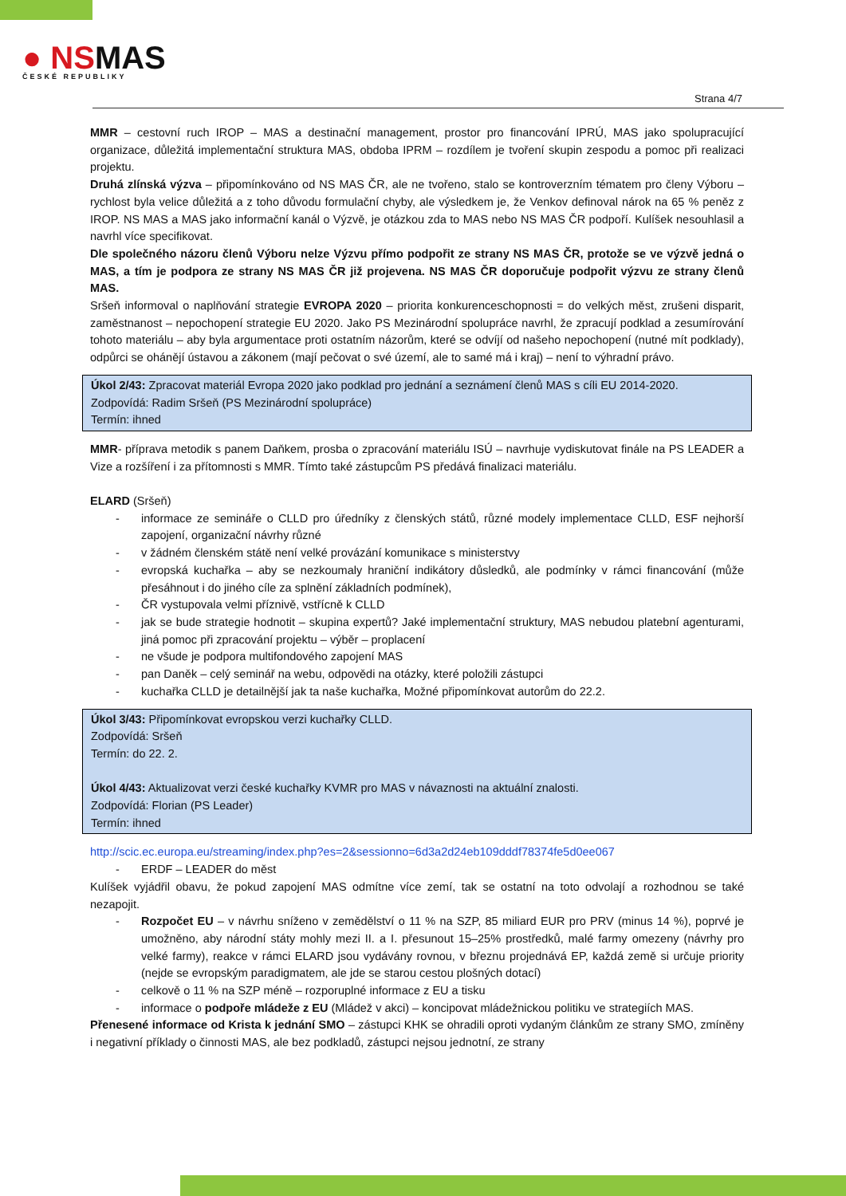● NSMAS
ČESKÉ REPUBLIKY
Strana 4/7
MMR – cestovní ruch IROP – MAS a destinační management, prostor pro financování IPRÚ, MAS jako spolupracující organizace, důležitá implementační struktura MAS, obdoba IPRM – rozdílem je tvoření skupin zespodu a pomoc při realizaci projektu.
Druhá zlínská výzva – připomínkováno od NS MAS ČR, ale ne tvořeno, stalo se kontroverzním tématem pro členy Výboru – rychlost byla velice důležitá a z toho důvodu formulační chyby, ale výsledkem je, že Venkov definoval nárok na 65 % peněz z IROP. NS MAS a MAS jako informační kanál o Výzvě, je otázkou zda to MAS nebo NS MAS ČR podpoří. Kulíšek nesouhlasil a navrhl více specifikovat.
Dle společného názoru členů Výboru nelze Výzvu přímo podpořit ze strany NS MAS ČR, protože se ve výzvě jedná o MAS, a tím je podpora ze strany NS MAS ČR již projevena. NS MAS ČR doporučuje podpořit výzvu ze strany členů MAS.
Sršeň informoval o naplňování strategie EVROPA 2020 – priorita konkurenceschopnosti = do velkých měst, zrušeni disparit, zaměstnanost – nepochopení strategie EU 2020. Jako PS Mezinárodní spolupráce navrhl, že zpracují podklad a zesumírování tohoto materiálu – aby byla argumentace proti ostatním názorům, které se odvíjí od našeho nepochopení (nutné mít podklady), odpůrci se ohánějí ústavou a zákonem (mají pečovat o své území, ale to samé má i kraj) – není to výhradní právo.
Úkol 2/43: Zpracovat materiál Evropa 2020 jako podklad pro jednání a seznámení členů MAS s cíli EU 2014-2020.
Zodpovídá: Radim Sršeň (PS Mezinárodní spolupráce)
Termín: ihned
MMR- příprava metodik s panem Daňkem, prosba o zpracování materiálu ISÚ – navrhuje vydiskutovat finále na PS LEADER a Vize a rozšíření i za přítomnosti s MMR. Tímto také zástupcům PS předává finalizaci materiálu.
ELARD (Sršeň)
informace ze semináře o CLLD pro úředníky z členských států, různé modely implementace CLLD, ESF nejhorší zapojení, organizační návrhy různé
v žádném členském státě není velké provázání komunikace s ministerstvy
evropská kuchařka – aby se nezkoumaly hraniční indikátory důsledků, ale podmínky v rámci financování (může přesáhnout i do jiného cíle za splnění základních podmínek),
ČR vystupovala velmi příznivě, vstřícně k CLLD
jak se bude strategie hodnotit – skupina expertů? Jaké implementační struktury, MAS nebudou platební agenturami, jiná pomoc při zpracování projektu – výběr – proplacení
ne všude je podpora multifondového zapojení MAS
pan Daněk – celý seminář na webu, odpovědi na otázky, které položili zástupci
kuchařka CLLD je detailnější jak ta naše kuchařka, Možné připomínkovat autorům do 22.2.
Úkol 3/43: Připomínkovat evropskou verzi kuchařky CLLD.
Zodpovídá: Sršeň
Termín: do 22. 2.
Úkol 4/43: Aktualizovat verzi české kuchařky KVMR pro MAS v návaznosti na aktuální znalosti.
Zodpovídá: Florian (PS Leader)
Termín: ihned
http://scic.ec.europa.eu/streaming/index.php?es=2&sessionno=6d3a2d24eb109dddf78374fe5d0ee067
ERDF – LEADER do měst
Kulíšek vyjádřil obavu, že pokud zapojení MAS odmítne více zemí, tak se ostatní na toto odvolají a rozhodnou se také nezapojit.
Rozpočet EU – v návrhu sníženo v zemědělství o 11 % na SZP, 85 miliard EUR pro PRV (minus 14 %), poprvé je umožněno, aby národní státy mohly mezi II. a I. přesunout 15–25% prostředků, malé farmy omezeny (návrhy pro velké farmy), reakce v rámci ELARD jsou vydávány rovnou, v březnu projednává EP, každá země si určuje priority (nejde se evropským paradigmatem, ale jde se starou cestou plošných dotací)
celkově o 11 % na SZP méně – rozporuplné informace z EU a tisku
informace o podpoře mládeže z EU (Mládež v akci) – koncipovat mládežnickou politiku ve strategiích MAS.
Přenesené informace od Krista k jednání SMO – zástupci KHK se ohradili oproti vydaným článkům ze strany SMO, zmíněny i negativní příklady o činnosti MAS, ale bez podkladů, zástupci nejsou jednotní, ze strany